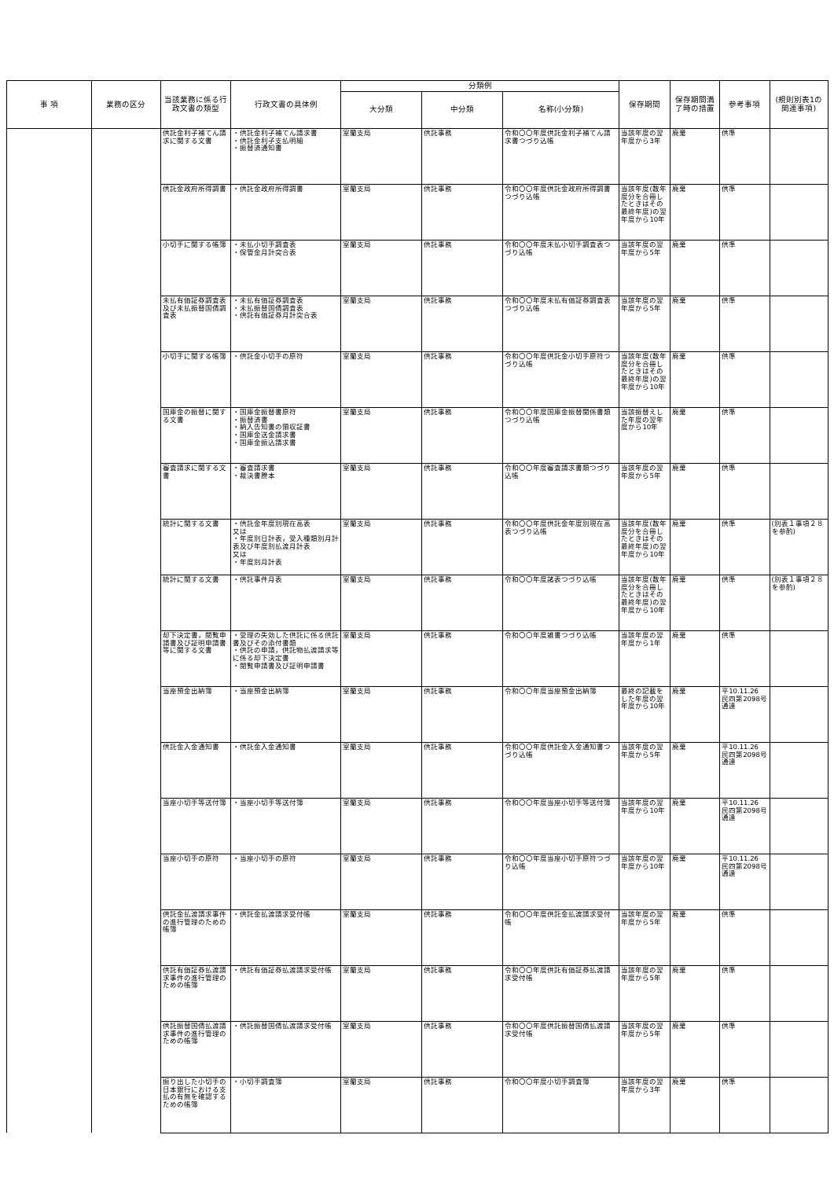| 事 項 | 業務の区分 | 当該業務に係る行政文書の類型 | 行政文書の具体例 | 分類例 | | | 保存期間 | 保存期間満了時の措置 | 参考事項 | (規則別表1の関連事項) |
| --- | --- | --- | --- | --- | --- | --- | --- | --- | --- | --- |
| | | | | 大分類 | 中分類 | 名称(小分類) | | | | |
| | | 供託金利子補てん請求に関する文書 | ・供託金利子補てん請求書 ・供託金利子支払明細 ・振替済通知書 | 室蘭支局 | 供託事務 | 令和〇〇年度供託金利子補てん請求書つづり込帳 | 当該年度の翌年度から3年 | 廃棄 | 供準 | |
| | | 供託金政府所得調書 | ・供託金政府所得調書 | 室蘭支局 | 供託事務 | 令和〇〇年度供託金政府所得調書つづり込帳 | 当該年度(数年度分を合冊したときはその最終年度)の翌年度から10年 | 廃棄 | 供準 | |
| | | 小切手に関する帳簿 | ・未払小切手調査表 ・保管金月計突合表 | 室蘭支局 | 供託事務 | 令和〇〇年度未払小切手調査表つづり込帳 | 当該年度の翌年度から5年 | 廃棄 | 供準 | |
| | | 未払有価証券調査表及び未払振替国債調査表 | ・未払有価証券調査表 ・未払振替国債調査表 ・供託有価証券月計突合表 | 室蘭支局 | 供託事務 | 令和〇〇年度未払有価証券調査表つづり込帳 | 当該年度の翌年度から5年 | 廃棄 | 供準 | |
| | | 小切手に関する帳簿 | ・供託金小切手の原符 | 室蘭支局 | 供託事務 | 令和〇〇年度供託金小切手原符つづり込帳 | 当該年度(数年度分を合冊したときはその最終年度)の翌年度から10年 | 廃棄 | 供準 | |
| | | 国庫金の振替に関する文書 | ・国庫金振替書原符 ・振替済書 ・納入告知書の領収証書 ・国庫金送金請求書 ・国庫金振込請求書 | 室蘭支局 | 供託事務 | 令和〇〇年度国庫金振替関係書類つづり込帳 | 当該振替えした年度の翌年度から10年 | 廃棄 | 供準 | |
| | | 審査請求に関する文書 | ・審査請求書 ・裁決書謄本 | 室蘭支局 | 供託事務 | 令和〇〇年度審査請求書類つづり込帳 | 当該年度の翌年度から5年 | 廃棄 | 供準 | |
| | | 統計に関する文書 | ・供託金年度別現在高表 又は ・年度別日計表，受入種類別月計表及び年度別払渡月計表 又は ・年度別月計表 | 室蘭支局 | 供託事務 | 令和〇〇年度供託金年度別現在高表つづり込帳 | 当該年度(数年度分を合冊したときはその最終年度)の翌年度から10年 | 廃棄 | 供準 | (別表１事項２８を参酌) |
| | | 統計に関する文書 | ・供託事件月表 | 室蘭支局 | 供託事務 | 令和〇〇年度諸表つづり込帳 | 当該年度(数年度分を合冊したときはその最終年度)の翌年度から10年 | 廃棄 | 供準 | (別表１事項２８を参酌) |
| | | 却下決定書，閲覧申請書及び証明申請書等に関する文書 | ・受理の失効した供託に係る供託書及びその添付書類 ・供託の申請，供託物払渡請求等に係る却下決定書 ・閲覧申請書及び証明申請書 | 室蘭支局 | 供託事務 | 令和〇〇年度雑書つづり込帳 | 当該年度の翌年度から1年 | 廃棄 | 供準 | |
| | | 当座預金出納簿 | ・当座預金出納簿 | 室蘭支局 | 供託事務 | 令和〇〇年度当座預金出納簿 | 最終の記載をした年度の翌年度から10年 | 廃棄 | 平10.11.26 民四第2098号通達 | |
| | | 供託金入金通知書 | ・供託金入金通知書 | 室蘭支局 | 供託事務 | 令和〇〇年度供託金入金通知書つづり込帳 | 当該年度の翌年度から5年 | 廃棄 | 平10.11.26 民四第2098号通達 | |
| | | 当座小切手等送付簿 | ・当座小切手等送付簿 | 室蘭支局 | 供託事務 | 令和〇〇年度当座小切手等送付簿 | 当該年度の翌年度から10年 | 廃棄 | 平10.11.26 民四第2098号通達 | |
| | | 当座小切手の原符 | ・当座小切手の原符 | 室蘭支局 | 供託事務 | 令和〇〇年度当座小切手原符つづり込帳 | 当該年度の翌年度から10年 | 廃棄 | 平10.11.26 民四第2098号通達 | |
| | | 供託金払渡請求事件の進行管理のための帳簿 | ・供託金払渡請求受付帳 | 室蘭支局 | 供託事務 | 令和〇〇年度供託金払渡請求受付帳 | 当該年度の翌年度から5年 | 廃棄 | 供準 | |
| | | 供託有価証券払渡請求事件の進行管理のための帳簿 | ・供託有価証券払渡請求受付帳 | 室蘭支局 | 供託事務 | 令和〇〇年度供託有価証券払渡請求受付帳 | 当該年度の翌年度から5年 | 廃棄 | 供準 | |
| | | 供託振替国債払渡請求事件の進行管理のための帳簿 | ・供託振替国債払渡請求受付帳 | 室蘭支局 | 供託事務 | 令和〇〇年度供託振替国債払渡請求受付帳 | 当該年度の翌年度から5年 | 廃棄 | 供準 | |
| | | 振り出した小切手の日本銀行における支払の有無を確認するための帳簿 | ・小切手調査簿 | 室蘭支局 | 供託事務 | 令和〇〇年度小切手調査簿 | 当該年度の翌年度から3年 | 廃棄 | 供準 | |